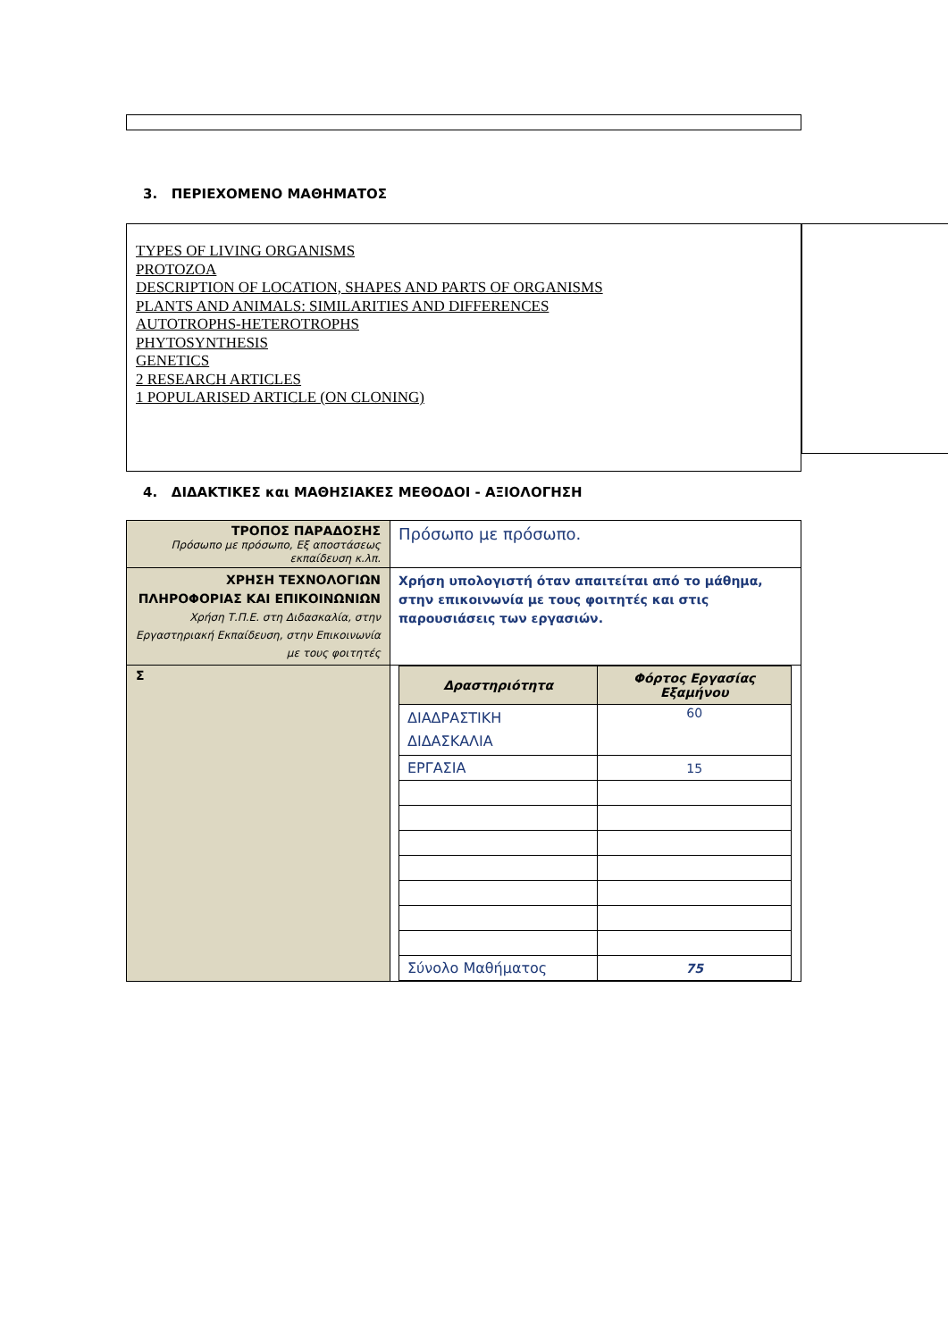3. ΠΕΡΙΕΧΟΜΕΝΟ ΜΑΘΗΜΑΤΟΣ
TYPES OF LIVING ORGANISMS
PROTOZOA
DESCRIPTION OF LOCATION, SHAPES AND PARTS OF ORGANISMS
PLANTS AND ANIMALS: SIMILARITIES AND DIFFERENCES
AUTOTROPHS-HETEROTROPHS
PHYTOSYNTHESIS
GENETICS
2 RESEARCH ARTICLES
1 POPULARISED ARTICLE (ON CLONING)
4. ΔΙΔΑΚΤΙΚΕΣ και ΜΑΘΗΣΙΑΚΕΣ ΜΕΘΟΔΟΙ - ΑΞΙΟΛΟΓΗΣΗ
| ΤΡΟΠΟΣ ΠΑΡΑΔΟΣΗΣ Πρόσωπο με πρόσωπο, Εξ αποστάσεως εκπαίδευση κ.λπ. | Πρόσωπο με πρόσωπο. |
| ΧΡΗΣΗ ΤΕΧΝΟΛΟΓΙΩΝ ΠΛΗΡΟΦΟΡΙΑΣ ΚΑΙ ΕΠΙΚΟΙΝΩΝΙΩΝ Χρήση Τ.Π.Ε. στη Διδασκαλία, στην Εργαστηριακή Εκπαίδευση, στην Επικοινωνία με τους φοιτητές | Χρήση υπολογιστή όταν απαιτείται από το μάθημα, στην επικοινωνία με τους φοιτητές και στις παρουσιάσεις των εργασιών. |
| Σ | / Δραστηριότητα / Φόρτος Εργασίας Εξαμήνου / / --- / --- / / ΔΙΑΔΡΑΣΤΙΚΗ ΔΙΔΑΣΚΑΛΙΑ / 60 / / ΕΡΓΑΣΙΑ / 15 / / Σύνολο Μαθήματος / 75 / |